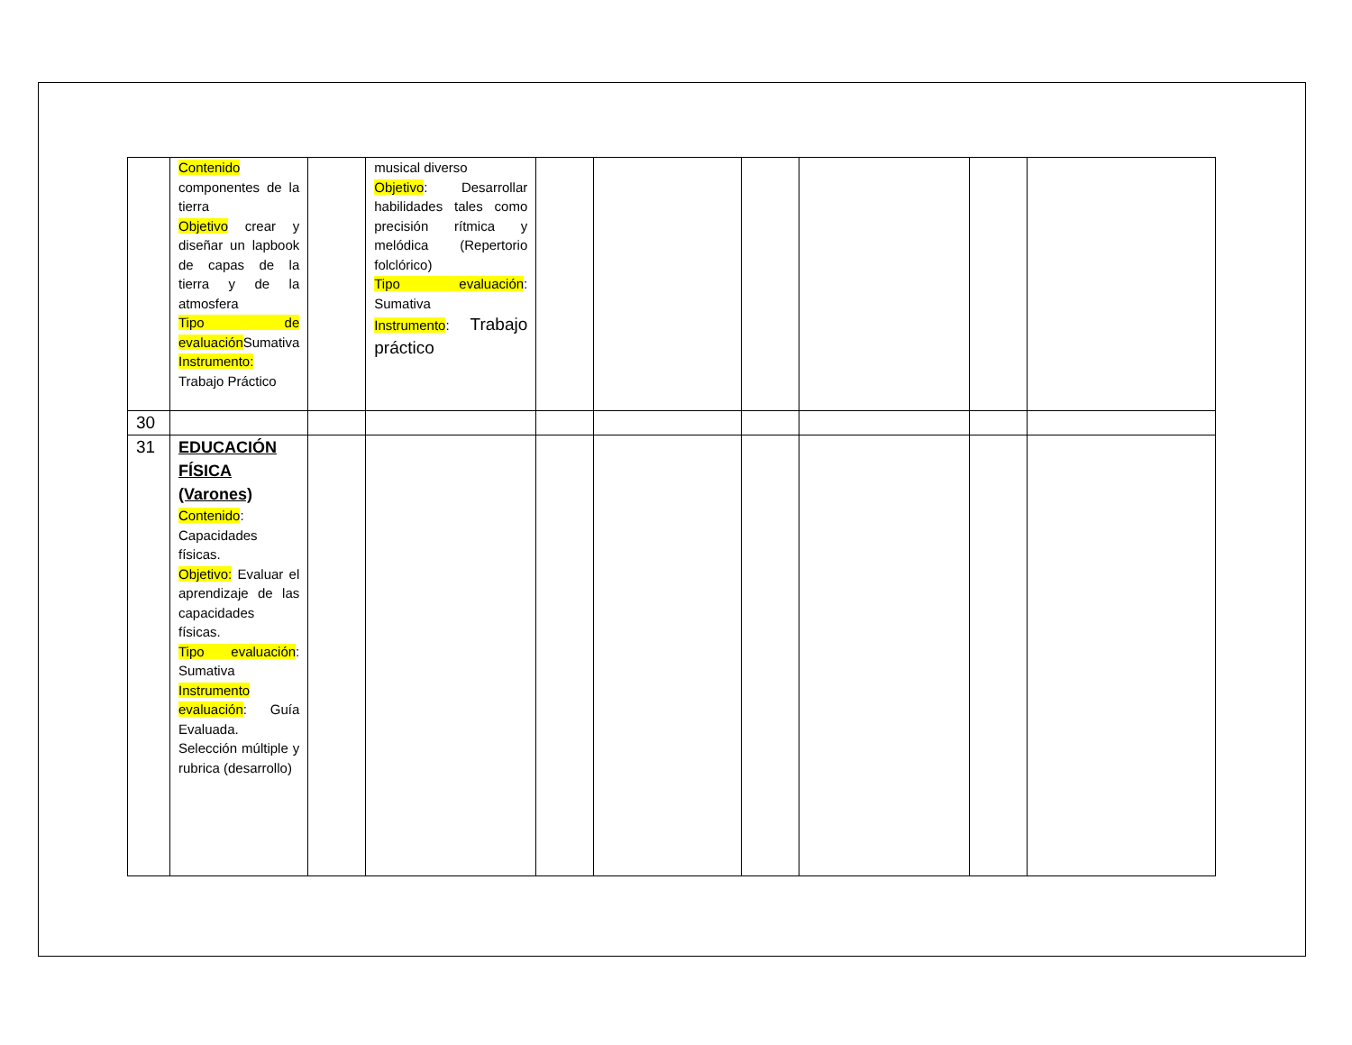| | Contenido componentes de la tierra Objetivo crear y diseñar un lapbook de capas de la tierra y de la atmosfera Tipo de evaluación Sumativa Instrumento: Trabajo Práctico | | musical diverso Objetivo : Desarrollar habilidades tales como precisión rítmica y melódica (Repertorio folclórico) Tipo evaluación : Sumativa Instrumento : Trabajo práctico | | | | | | |
| 30 | | | | | | | | | |
| 31 | EDUCACIÓN FÍSICA (Varones) Contenido : Capacidades físicas. Objetivo: Evaluar el aprendizaje de las capacidades físicas. Tipo evaluación : Sumativa Instrumento evaluación : Guía Evaluada. Selección múltiple y rubrica (desarrollo) | | | | | | | | |